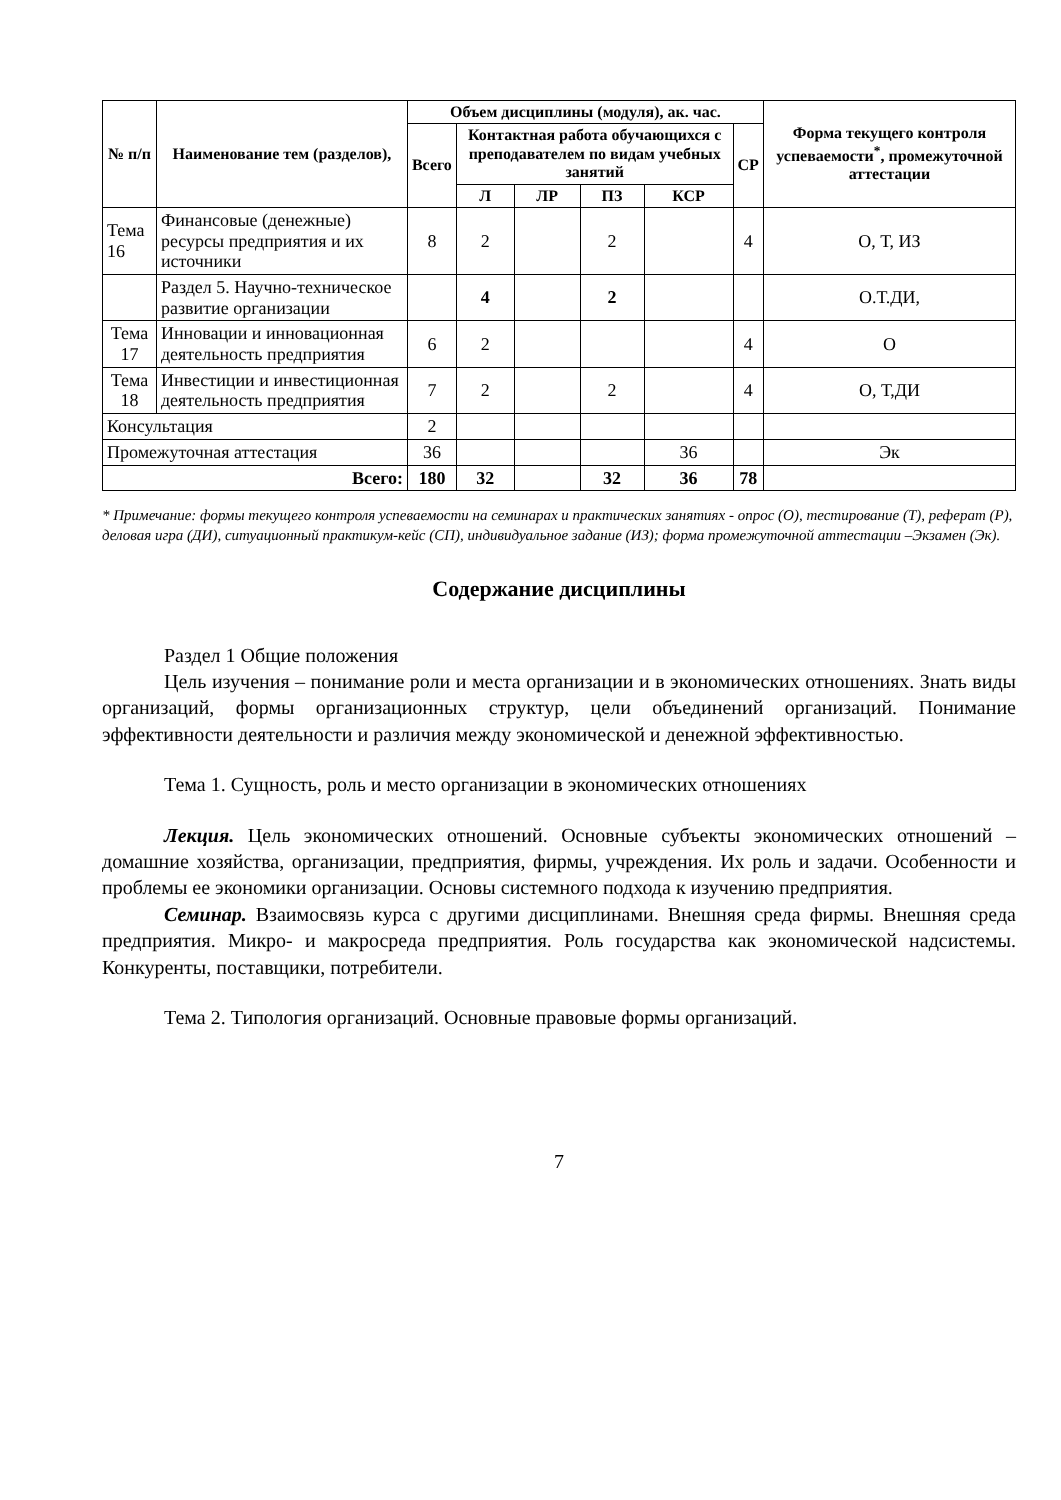| № п/п | Наименование тем (разделов), | Объем дисциплины (модуля), ак. час. | | | | | | Форма текущего контроля успеваемости<sup>*</sup>, промежуточной аттестации |
| --- | --- | --- | --- | --- | --- | --- | --- | --- |
| | | Всего | Контактная работа обучающихся с преподавателем по видам учебных занятий | | | | СР | |
| | | | Л | ЛР | ПЗ | КСР | | |
| Тема 16 | Финансовые (денежные) ресурсы предприятия и их источники | 8 | 2 | | 2 | | 4 | О, Т, ИЗ |
| | Раздел 5. Научно-техническое развитие организации | | 4 | | 2 | | | О.Т.ДИ, |
| Тема 17 | Инновации и инновационная деятельность предприятия | 6 | 2 | | | | 4 | О |
| Тема 18 | Инвестиции и инвестиционная деятельность предприятия | 7 | 2 | | 2 | | 4 | О, Т,ДИ |
| Консультация | | 2 | | | | | | |
| Промежуточная аттестация | | 36 | | | | 36 | | Эк |
| Всего: | | 180 | 32 | | 32 | 36 | 78 | |
* Примечание: формы текущего контроля успеваемости на семинарах и практических занятиях - опрос (О), тестирование (Т), реферат (Р), деловая игра (ДИ), ситуационный практикум-кейс (СП), индивидуальное задание (ИЗ); форма промежуточной аттестации –Экзамен (Эк).
Содержание дисциплины
Раздел 1 Общие положения
Цель изучения – понимание роли и места организации и в экономических отношениях. Знать виды организаций, формы организационных структур, цели объединений организаций. Понимание эффективности деятельности и различия между экономической и денежной эффективностью.
Тема 1. Сущность, роль и место организации в экономических отношениях
Лекция. Цель экономических отношений. Основные субъекты экономических отношений – домашние хозяйства, организации, предприятия, фирмы, учреждения. Их роль и задачи. Особенности и проблемы ее экономики организации. Основы системного подхода к изучению предприятия.
Семинар. Взаимосвязь курса с другими дисциплинами. Внешняя среда фирмы. Внешняя среда предприятия. Микро- и макросреда предприятия. Роль государства как экономической надсистемы. Конкуренты, поставщики, потребители.
Тема 2. Типология организаций. Основные правовые формы организаций.
7